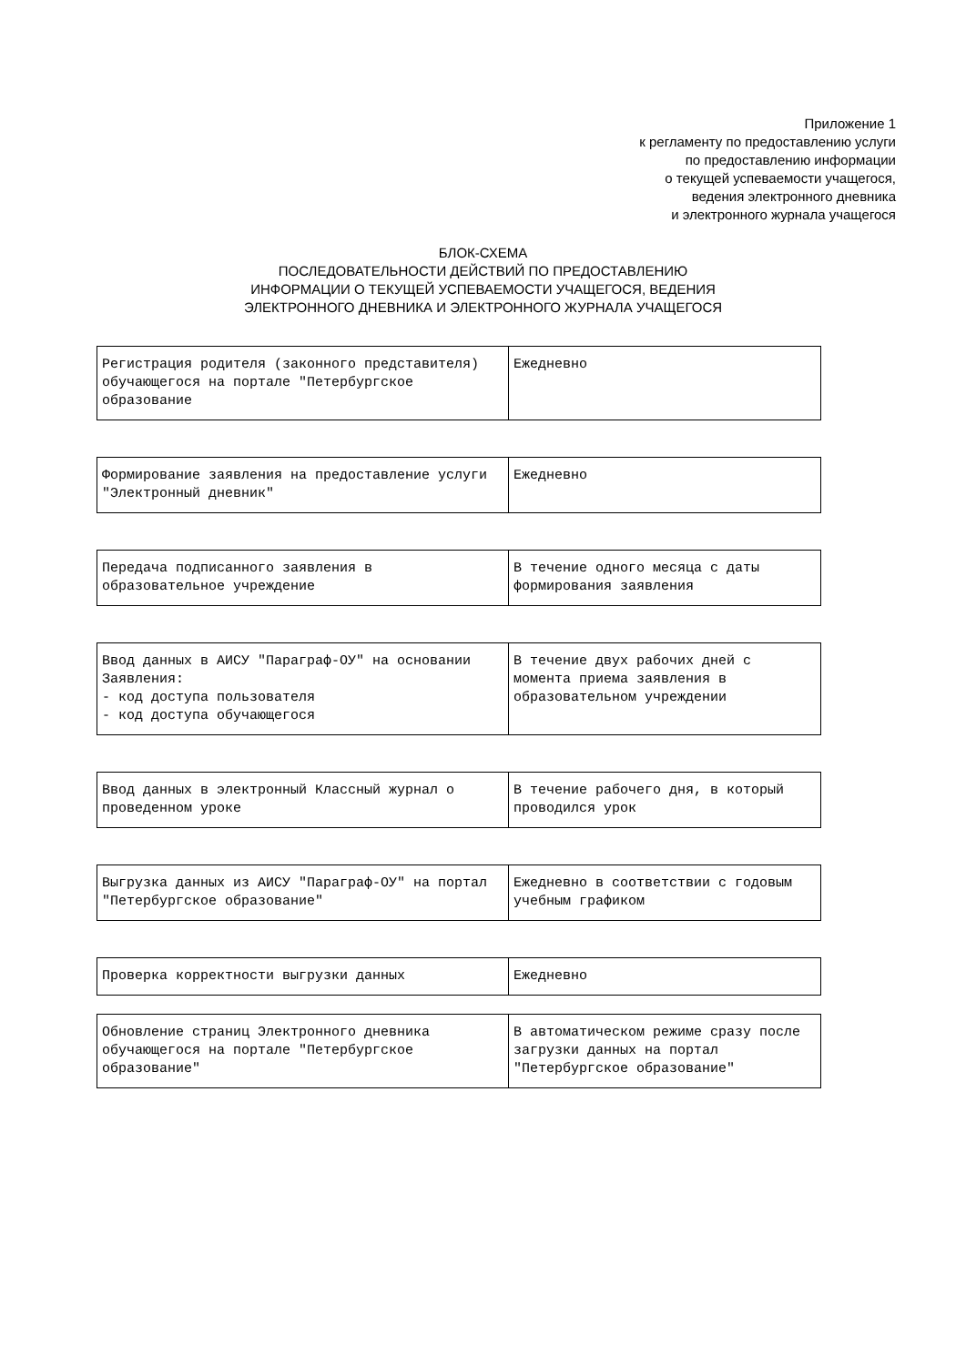Приложение 1
к регламенту по предоставлению услуги
по предоставлению информации
о текущей успеваемости учащегося,
ведения электронного дневника
и электронного журнала учащегося
БЛОК-СХЕМА
ПОСЛЕДОВАТЕЛЬНОСТИ ДЕЙСТВИЙ ПО ПРЕДОСТАВЛЕНИЮ
ИНФОРМАЦИИ О ТЕКУЩЕЙ УСПЕВАЕМОСТИ УЧАЩЕГОСЯ, ВЕДЕНИЯ
ЭЛЕКТРОННОГО ДНЕВНИКА И ЭЛЕКТРОННОГО ЖУРНАЛА УЧАЩЕГОСЯ
| Регистрация родителя (законного представителя) обучающегося на портале "Петербургское образование | Ежедневно |
| Формирование заявления на предоставление услуги "Электронный дневник" | Ежедневно |
| Передача подписанного заявления в образовательное учреждение | В течение одного месяца с даты формирования заявления |
| Ввод данных в АИСУ "Параграф-ОУ" на основании Заявления: - код доступа пользователя - код доступа обучающегося | В течение двух рабочих дней с момента приема заявления в образовательном учреждении |
| Ввод данных в электронный Классный журнал о проведенном уроке | В течение рабочего дня, в который проводился урок |
| Выгрузка данных из АИСУ "Параграф-ОУ" на портал "Петербургское образование" | Ежедневно в соответствии с годовым учебным графиком |
| Проверка корректности выгрузки данных | Ежедневно |
| Обновление страниц Электронного дневника обучающегося на портале "Петербургское образование" | В автоматическом режиме сразу после загрузки данных на портал "Петербургское образование" |